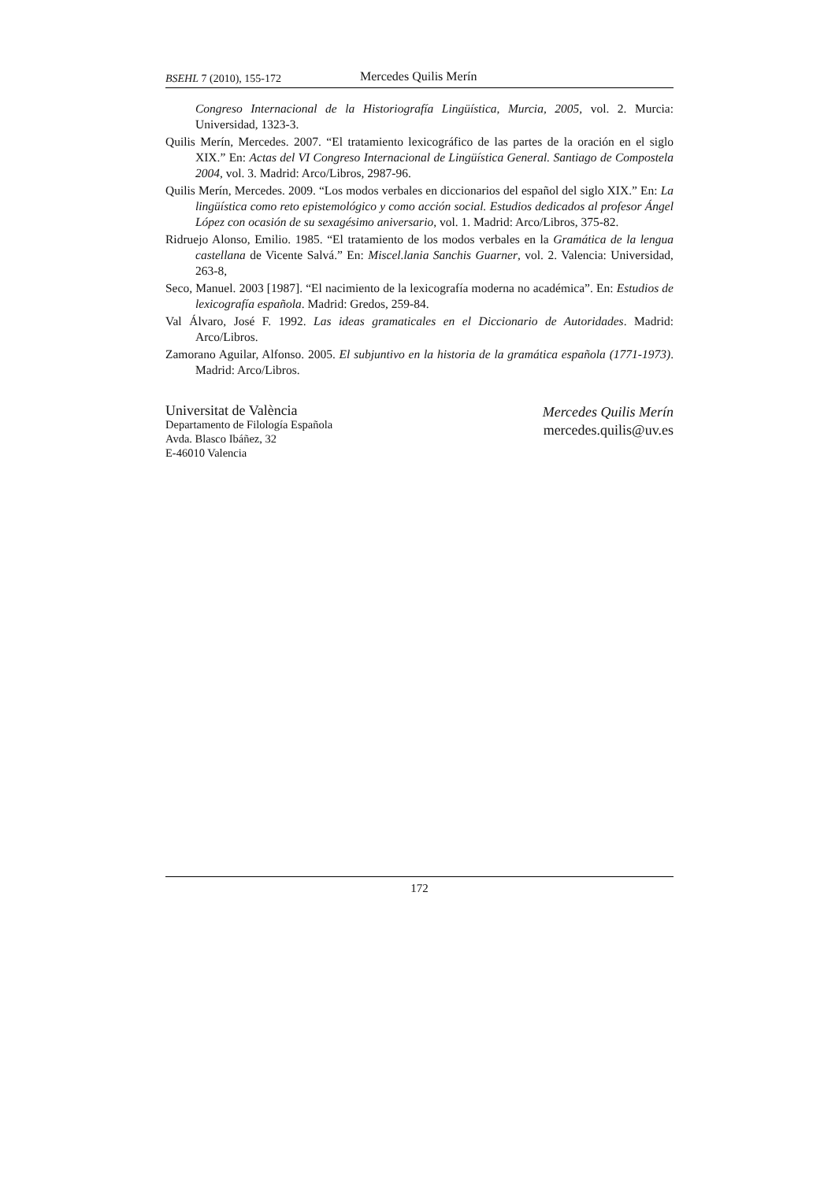BSEHL 7 (2010), 155-172 Mercedes Quilis Merín
Congreso Internacional de la Historiografía Lingüística, Murcia, 2005, vol. 2. Murcia: Universidad, 1323-3.
Quilis Merín, Mercedes. 2007. “El tratamiento lexicográfico de las partes de la oración en el siglo XIX.” En: Actas del VI Congreso Internacional de Lingüística General. Santiago de Compostela 2004, vol. 3. Madrid: Arco/Libros, 2987-96.
Quilis Merín, Mercedes. 2009. “Los modos verbales en diccionarios del español del siglo XIX.” En: La lingüística como reto epistemológico y como acción social. Estudios dedicados al profesor Ángel López con ocasión de su sexagésimo aniversario, vol. 1. Madrid: Arco/Libros, 375-82.
Ridruejo Alonso, Emilio. 1985. “El tratamiento de los modos verbales en la Gramática de la lengua castellana de Vicente Salvá.” En: Miscel.lania Sanchis Guarner, vol. 2. Valencia: Universidad, 263-8,
Seco, Manuel. 2003 [1987]. “El nacimiento de la lexicografía moderna no académica”. En: Estudios de lexicografía española. Madrid: Gredos, 259-84.
Val Álvaro, José F. 1992. Las ideas gramaticales en el Diccionario de Autoridades. Madrid: Arco/Libros.
Zamorano Aguilar, Alfonso. 2005. El subjuntivo en la historia de la gramática española (1771-1973). Madrid: Arco/Libros.
Universitat de València
Departamento de Filología Española
Avda. Blasco Ibáñez, 32
E-46010 Valencia
Mercedes Quilis Merín
mercedes.quilis@uv.es
172